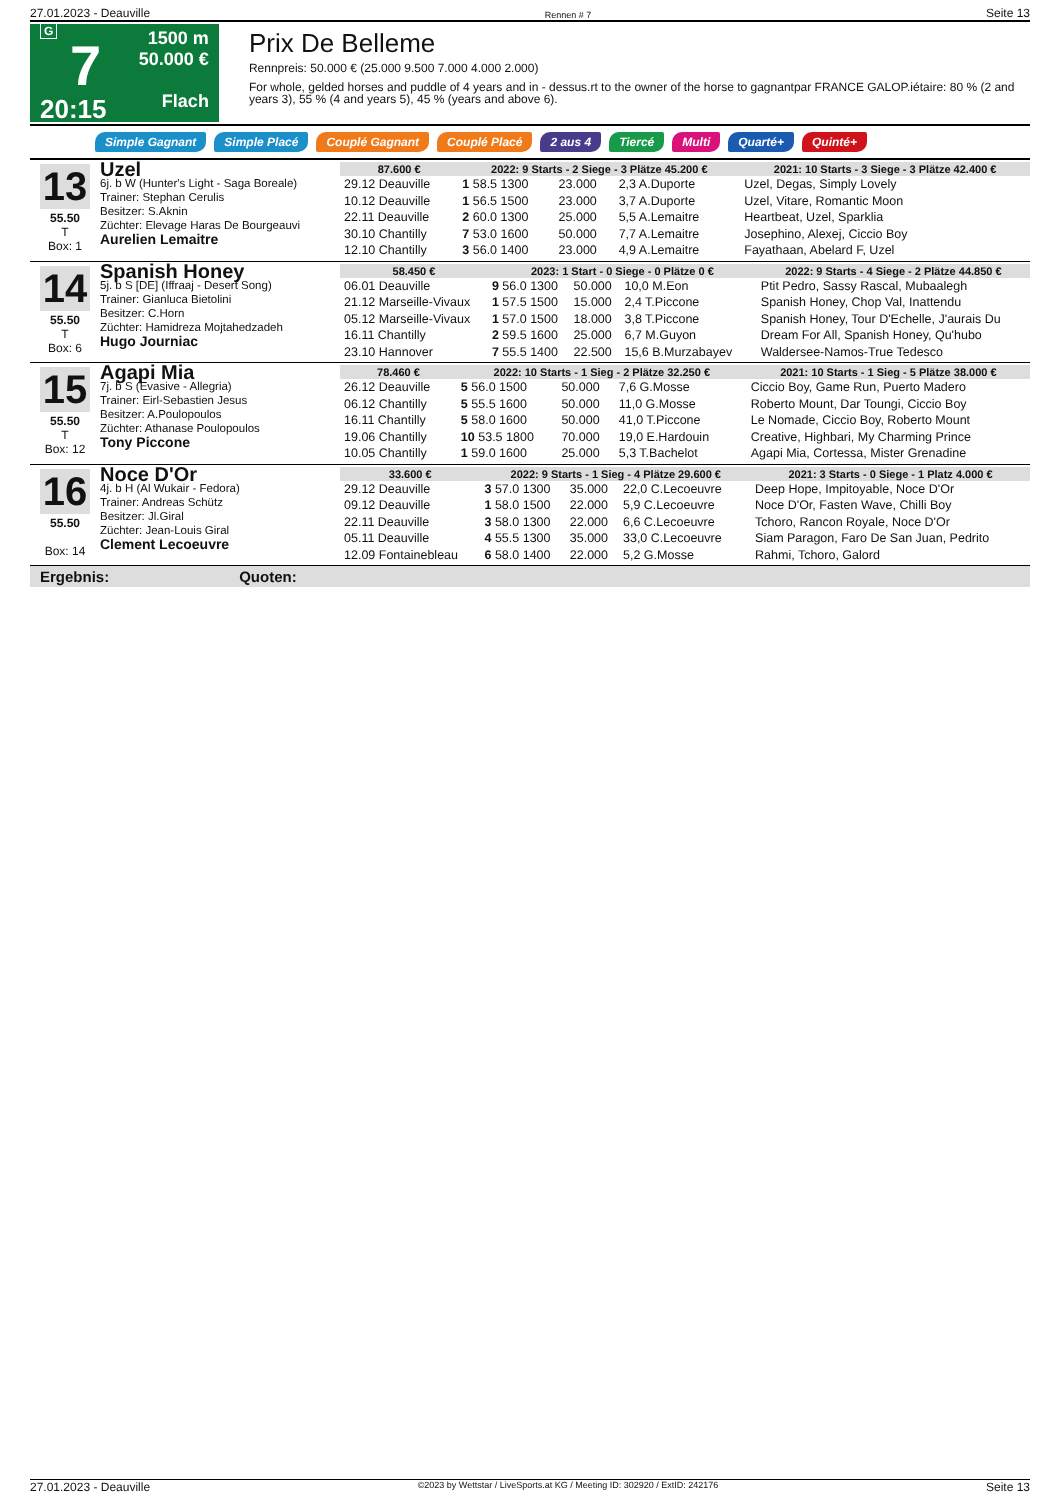27.01.2023 - Deauville Rennen # 7 Seite 13
G
7
20:15
1500 m
50.000 €
Flach
Prix De Belleme
Rennpreis: 50.000 € (25.000 9.500 7.000 4.000 2.000)
For whole, gelded horses and puddle of 4 years and in - dessus.rt to the owner of the horse to gagnantpar FRANCE GALOP.iétaire: 80 % (2 and years 3), 55 % (4 and years 5), 45 % (years and above 6).
Simple Gagnant Simple Placé Couplé Gagnant Couplé Placé 2 aus 4 Tiercé Multi Quarté+ Quinté+
13
55.50
T
Box: 1
Uzel
6j. b W (Hunter's Light - Saga Boreale)
Trainer: Stephan Cerulis
Besitzer: S.Aknin
Züchter: Elevage Haras De Bourgeauvi
Aurelien Lemaitre
| 87.600 € | 2022: 9 Starts - 2 Siege - 3 Plätze 45.200 € | | | | 2021: 10 Starts - 3 Siege - 3 Plätze 42.400 € |
| --- | --- | --- | --- | --- | --- |
| 29.12 Deauville | 1 58.5 1300 | 23.000 | 2,3 A.Duporte | | Uzel, Degas, Simply Lovely |
| 10.12 Deauville | 1 56.5 1500 | 23.000 | 3,7 A.Duporte | | Uzel, Vitare, Romantic Moon |
| 22.11 Deauville | 2 60.0 1300 | 25.000 | 5,5 A.Lemaitre | | Heartbeat, Uzel, Sparklia |
| 30.10 Chantilly | 7 53.0 1600 | 50.000 | 7,7 A.Lemaitre | | Josephino, Alexej, Ciccio Boy |
| 12.10 Chantilly | 3 56.0 1400 | 23.000 | 4,9 A.Lemaitre | | Fayathaan, Abelard F, Uzel |
14
55.50
T
Box: 6
Spanish Honey
5j. b S [DE] (Iffraaj - Desert Song)
Trainer: Gianluca Bietolini
Besitzer: C.Horn
Züchter: Hamidreza Mojtahedzadeh
Hugo Journiac
| 58.450 € | 2023: 1 Start - 0 Siege - 0 Plätze 0 € | | | | 2022: 9 Starts - 4 Siege - 2 Plätze 44.850 € |
| --- | --- | --- | --- | --- | --- |
| 06.01 Deauville | 9 56.0 1300 | 50.000 | 10,0 M.Eon | | Ptit Pedro, Sassy Rascal, Mubaalegh |
| 21.12 Marseille-Vivaux | 1 57.5 1500 | 15.000 | 2,4 T.Piccone | | Spanish Honey, Chop Val, Inattendu |
| 05.12 Marseille-Vivaux | 1 57.0 1500 | 18.000 | 3,8 T.Piccone | | Spanish Honey, Tour D'Echelle, J'aurais Du |
| 16.11 Chantilly | 2 59.5 1600 | 25.000 | 6,7 M.Guyon | | Dream For All, Spanish Honey, Qu'hubo |
| 23.10 Hannover | 7 55.5 1400 | 22.500 | 15,6 B.Murzabayev | | Waldersee-Namos-True Tedesco |
15
55.50
T
Box: 12
Agapi Mia
7j. b S (Evasive - Allegria)
Trainer: Eirl-Sebastien Jesus
Besitzer: A.Poulopoulos
Züchter: Athanase Poulopoulos
Tony Piccone
| 78.460 € | 2022: 10 Starts - 1 Sieg - 2 Plätze 32.250 € | | | | 2021: 10 Starts - 1 Sieg - 5 Plätze 38.000 € |
| --- | --- | --- | --- | --- | --- |
| 26.12 Deauville | 5 56.0 1500 | 50.000 | 7,6 G.Mosse | | Ciccio Boy, Game Run, Puerto Madero |
| 06.12 Chantilly | 5 55.5 1600 | 50.000 | 11,0 G.Mosse | | Roberto Mount, Dar Toungi, Ciccio Boy |
| 16.11 Chantilly | 5 58.0 1600 | 50.000 | 41,0 T.Piccone | | Le Nomade, Ciccio Boy, Roberto Mount |
| 19.06 Chantilly | 10 53.5 1800 | 70.000 | 19,0 E.Hardouin | | Creative, Highbari, My Charming Prince |
| 10.05 Chantilly | 1 59.0 1600 | 25.000 | 5,3 T.Bachelot | | Agapi Mia, Cortessa, Mister Grenadine |
16
55.50
Box: 14
Noce D'Or
4j. b H (Al Wukair - Fedora)
Trainer: Andreas Schütz
Besitzer: Jl.Giral
Züchter: Jean-Louis Giral
Clement Lecoeuvre
| 33.600 € | 2022: 9 Starts - 1 Sieg - 4 Plätze 29.600 € | | | | 2021: 3 Starts - 0 Siege - 1 Platz 4.000 € |
| --- | --- | --- | --- | --- | --- |
| 29.12 Deauville | 3 57.0 1300 | 35.000 | 22,0 C.Lecoeuvre | | Deep Hope, Impitoyable, Noce D'Or |
| 09.12 Deauville | 1 58.0 1500 | 22.000 | 5,9 C.Lecoeuvre | | Noce D'Or, Fasten Wave, Chilli Boy |
| 22.11 Deauville | 3 58.0 1300 | 22.000 | 6,6 C.Lecoeuvre | | Tchoro, Rancon Royale, Noce D'Or |
| 05.11 Deauville | 4 55.5 1300 | 35.000 | 33,0 C.Lecoeuvre | | Siam Paragon, Faro De San Juan, Pedrito |
| 12.09 Fontainebleau | 6 58.0 1400 | 22.000 | 5,2 G.Mosse | | Rahmi, Tchoro, Galord |
Ergebnis: Quoten:
27.01.2023 - Deauville ©2023 by Wettstar / LiveSports.at KG / Meeting ID: 302920 / ExtID: 242176 Seite 13